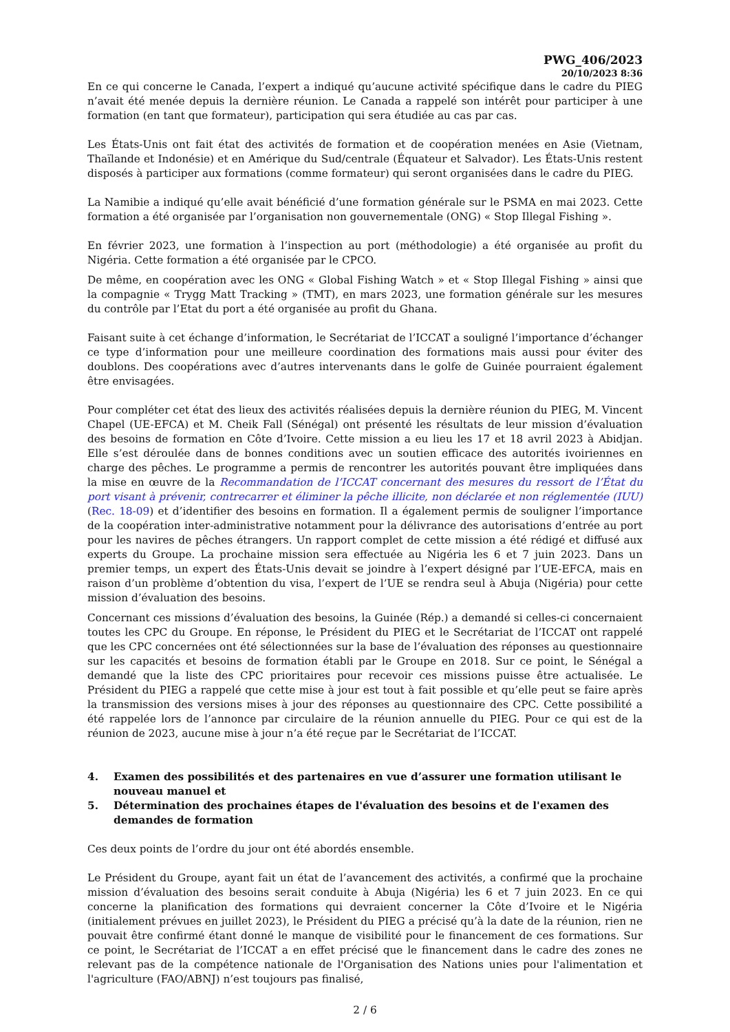PWG_406/2023
20/10/2023 8:36
En ce qui concerne le Canada, l’expert a indiqué qu’aucune activité spécifique dans le cadre du PIEG n’avait été menée depuis la dernière réunion. Le Canada a rappelé son intérêt pour participer à une formation (en tant que formateur), participation qui sera étudiée au cas par cas.
Les États-Unis ont fait état des activités de formation et de coopération menées en Asie (Vietnam, Thaïlande et Indonésie) et en Amérique du Sud/centrale (Équateur et Salvador). Les États-Unis restent disposés à participer aux formations (comme formateur) qui seront organisées dans le cadre du PIEG.
La Namibie a indiqué qu’elle avait bénéficié d’une formation générale sur le PSMA en mai 2023. Cette formation a été organisée par l’organisation non gouvernementale (ONG) « Stop Illegal Fishing ».
En février 2023, une formation à l’inspection au port (méthodologie) a été organisée au profit du Nigéria. Cette formation a été organisée par le CPCO.
De même, en coopération avec les ONG « Global Fishing Watch » et « Stop Illegal Fishing » ainsi que la compagnie « Trygg Matt Tracking » (TMT), en mars 2023, une formation générale sur les mesures du contrôle par l’Etat du port a été organisée au profit du Ghana.
Faisant suite à cet échange d’information, le Secrétariat de l’ICCAT a souligné l’importance d’échanger ce type d’information pour une meilleure coordination des formations mais aussi pour éviter des doublons. Des coopérations avec d’autres intervenants dans le golfe de Guinée pourraient également être envisagées.
Pour compléter cet état des lieux des activités réalisées depuis la dernière réunion du PIEG, M. Vincent Chapel (UE-EFCA) et M. Cheik Fall (Sénégal) ont présenté les résultats de leur mission d’évaluation des besoins de formation en Côte d’Ivoire. Cette mission a eu lieu les 17 et 18 avril 2023 à Abidjan. Elle s’est déroulée dans de bonnes conditions avec un soutien efficace des autorités ivoiriennes en charge des pêches. Le programme a permis de rencontrer les autorités pouvant être impliquées dans la mise en œuvre de la Recommandation de l’ICCAT concernant des mesures du ressort de l’État du port visant à prévenir, contrecarrer et éliminer la pêche illicite, non déclarée et non réglementée (IUU) (Rec. 18-09) et d’identifier des besoins en formation. Il a également permis de souligner l’importance de la coopération inter-administrative notamment pour la délivrance des autorisations d’entrée au port pour les navires de pêches étrangers. Un rapport complet de cette mission a été rédigé et diffusé aux experts du Groupe. La prochaine mission sera effectuée au Nigéria les 6 et 7 juin 2023. Dans un premier temps, un expert des États-Unis devait se joindre à l’expert désigné par l’UE-EFCA, mais en raison d’un problème d’obtention du visa, l’expert de l’UE se rendra seul à Abuja (Nigéria) pour cette mission d’évaluation des besoins.
Concernant ces missions d’évaluation des besoins, la Guinée (Rép.) a demandé si celles-ci concernaient toutes les CPC du Groupe. En réponse, le Président du PIEG et le Secrétariat de l’ICCAT ont rappelé que les CPC concernées ont été sélectionnées sur la base de l’évaluation des réponses au questionnaire sur les capacités et besoins de formation établi par le Groupe en 2018. Sur ce point, le Sénégal a demandé que la liste des CPC prioritaires pour recevoir ces missions puisse être actualisée. Le Président du PIEG a rappelé que cette mise à jour est tout à fait possible et qu’elle peut se faire après la transmission des versions mises à jour des réponses au questionnaire des CPC. Cette possibilité a été rappelée lors de l’annonce par circulaire de la réunion annuelle du PIEG. Pour ce qui est de la réunion de 2023, aucune mise à jour n’a été reçue par le Secrétariat de l’ICCAT.
4. Examen des possibilités et des partenaires en vue d’assurer une formation utilisant le nouveau manuel et
5. Détermination des prochaines étapes de l'évaluation des besoins et de l'examen des demandes de formation
Ces deux points de l’ordre du jour ont été abordés ensemble.
Le Président du Groupe, ayant fait un état de l’avancement des activités, a confirmé que la prochaine mission d’évaluation des besoins serait conduite à Abuja (Nigéria) les 6 et 7 juin 2023. En ce qui concerne la planification des formations qui devraient concerner la Côte d’Ivoire et le Nigéria (initialement prévues en juillet 2023), le Président du PIEG a précisé qu’à la date de la réunion, rien ne pouvait être confirmé étant donné le manque de visibilité pour le financement de ces formations. Sur ce point, le Secrétariat de l’ICCAT a en effet précisé que le financement dans le cadre des zones ne relevant pas de la compétence nationale de l'Organisation des Nations unies pour l'alimentation et l'agriculture (FAO/ABNJ) n’est toujours pas finalisé,
2 / 6